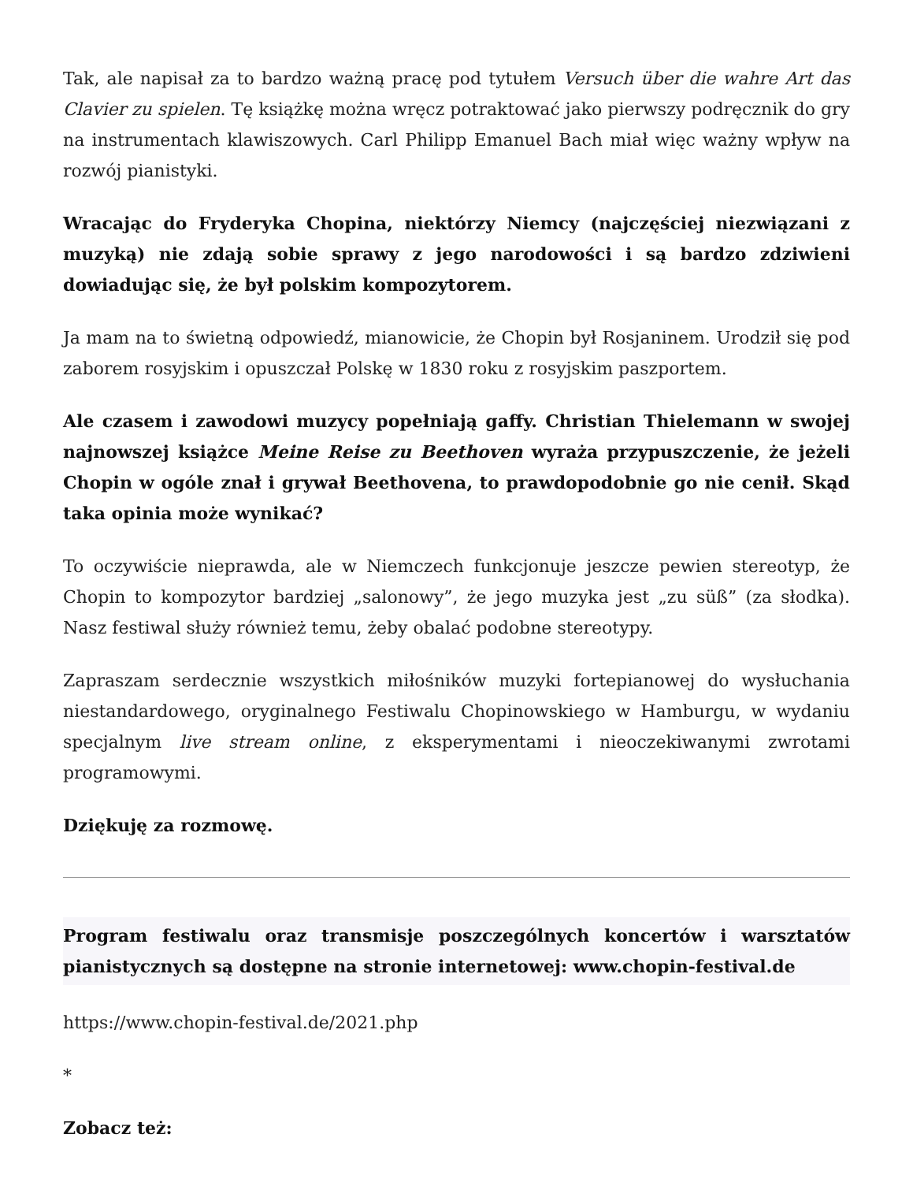Tak, ale napisał za to bardzo ważną pracę pod tytułem Versuch über die wahre Art das Clavier zu spielen. Tę książkę można wręcz potraktować jako pierwszy podręcznik do gry na instrumentach klawiszowych. Carl Philipp Emanuel Bach miał więc ważny wpływ na rozwój pianistyki.
Wracając do Fryderyka Chopina, niektórzy Niemcy (najczęściej niezwiązani z muzyką) nie zdają sobie sprawy z jego narodowości i są bardzo zdziwieni dowiadując się, że był polskim kompozytorem.
Ja mam na to świetną odpowiedź, mianowicie, że Chopin był Rosjaninem. Urodził się pod zaborem rosyjskim i opuszczał Polskę w 1830 roku z rosyjskim paszportem.
Ale czasem i zawodowi muzycy popełniają gaffy. Christian Thielemann w swojej najnowszej książce Meine Reise zu Beethoven wyraża przypuszczenie, że jeżeli Chopin w ogóle znał i grywał Beethovena, to prawdopodobnie go nie cenił. Skąd taka opinia może wynikać?
To oczywiście nieprawda, ale w Niemczech funkcjonuje jeszcze pewien stereotyp, że Chopin to kompozytor bardziej „salonowy”, że jego muzyka jest „zu süß” (za słodka). Nasz festiwal służy również temu, żeby obalać podobne stereotypy.
Zapraszam serdecznie wszystkich miłośników muzyki fortepianowej do wysłuchania niestandardowego, oryginalnego Festiwalu Chopinowskiego w Hamburgu, w wydaniu specjalnym live stream online, z eksperymentami i nieoczekiwanymi zwrotami programowymi.
Dziękuję za rozmowę.
Program festiwalu oraz transmisje poszczególnych koncertów i warsztatów pianistycznych są dostępne na stronie internetowej: www.chopin-festival.de
https://www.chopin-festival.de/2021.php
*
Zobacz też: